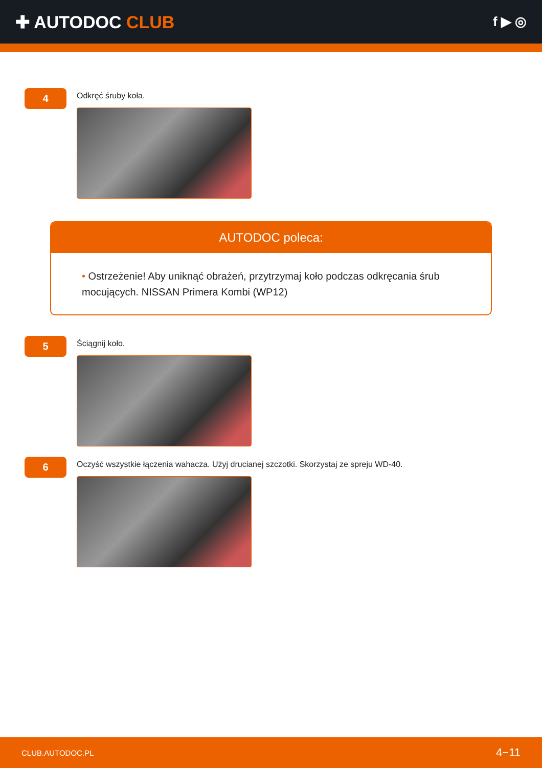✚ AUTODOC CLUB
f ▶ ◎
4
Odkręć śruby koła.
AUTODOC poleca:
• Ostrzeżenie! Aby uniknąć obrażeń, przytrzymaj koło podczas odkręcania śrub mocujących. NISSAN Primera Kombi (WP12)
5
Ściągnij koło.
6
Oczyść wszystkie łączenia wahacza. Użyj drucianej szczotki. Skorzystaj ze spreju WD-40.
CLUB.AUTODOC.PL 4−11